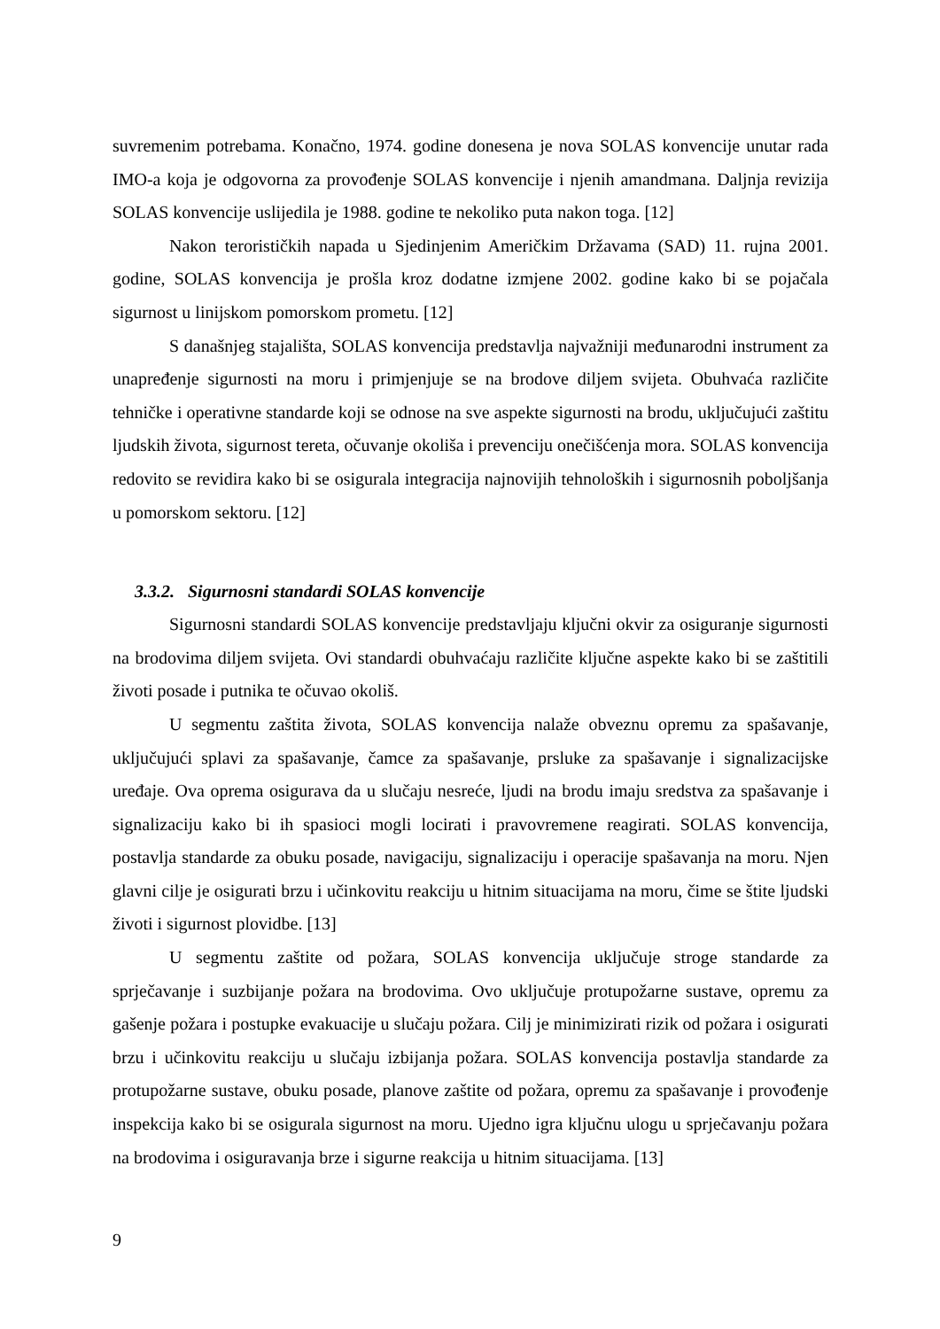suvremenim potrebama. Konačno, 1974. godine donesena je nova SOLAS konvencije unutar rada IMO-a koja je odgovorna za provođenje SOLAS konvencije i njenih amandmana. Daljnja revizija SOLAS konvencije uslijedila je 1988. godine te nekoliko puta nakon toga. [12]
Nakon terorističkih napada u Sjedinjenim Američkim Državama (SAD) 11. rujna 2001. godine, SOLAS konvencija je prošla kroz dodatne izmjene 2002. godine kako bi se pojačala sigurnost u linijskom pomorskom prometu. [12]
S današnjeg stajališta, SOLAS konvencija predstavlja najvažniji međunarodni instrument za unapređenje sigurnosti na moru i primjenjuje se na brodove diljem svijeta. Obuhvaća različite tehničke i operativne standarde koji se odnose na sve aspekte sigurnosti na brodu, uključujući zaštitu ljudskih života, sigurnost tereta, očuvanje okoliša i prevenciju onečišćenja mora. SOLAS konvencija redovito se revidira kako bi se osigurala integracija najnovijih tehnoloških i sigurnosnih poboljšanja u pomorskom sektoru. [12]
3.3.2. Sigurnosni standardi SOLAS konvencije
Sigurnosni standardi SOLAS konvencije predstavljaju ključni okvir za osiguranje sigurnosti na brodovima diljem svijeta. Ovi standardi obuhvaćaju različite ključne aspekte kako bi se zaštitili životi posade i putnika te očuvao okoliš.
U segmentu zaštita života, SOLAS konvencija nalaže obveznu opremu za spašavanje, uključujući splavi za spašavanje, čamce za spašavanje, prsluke za spašavanje i signalizacijske uređaje. Ova oprema osigurava da u slučaju nesreće, ljudi na brodu imaju sredstva za spašavanje i signalizaciju kako bi ih spasioci mogli locirati i pravovremene reagirati. SOLAS konvencija, postavlja standarde za obuku posade, navigaciju, signalizaciju i operacije spašavanja na moru. Njen glavni cilje je osigurati brzu i učinkovitu reakciju u hitnim situacijama na moru, čime se štite ljudski životi i sigurnost plovidbe. [13]
U segmentu zaštite od požara, SOLAS konvencija uključuje stroge standarde za sprječavanje i suzbijanje požara na brodovima. Ovo uključuje protupožarne sustave, opremu za gašenje požara i postupke evakuacije u slučaju požara. Cilj je minimizirati rizik od požara i osigurati brzu i učinkovitu reakciju u slučaju izbijanja požara. SOLAS konvencija postavlja standarde za protupožarne sustave, obuku posade, planove zaštite od požara, opremu za spašavanje i provođenje inspekcija kako bi se osigurala sigurnost na moru. Ujedno igra ključnu ulogu u sprječavanju požara na brodovima i osiguravanja brze i sigurne reakcija u hitnim situacijama. [13]
9